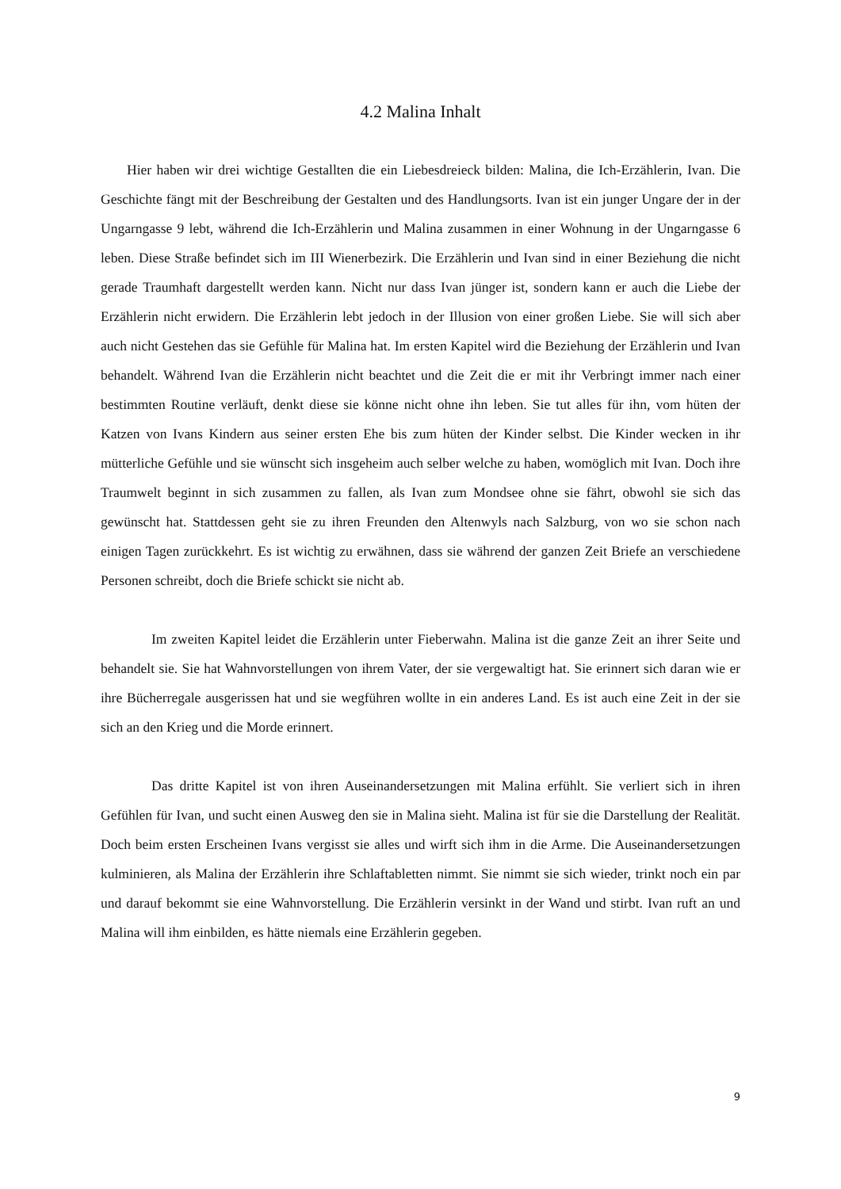4.2 Malina Inhalt
Hier haben wir drei wichtige Gestallten die ein Liebesdreieck bilden: Malina, die Ich-Erzählerin, Ivan. Die Geschichte fängt mit der Beschreibung der Gestalten und des Handlungsorts. Ivan ist ein junger Ungare der in der Ungarngasse 9 lebt, während die Ich-Erzählerin und Malina zusammen in einer Wohnung in der Ungarngasse 6 leben. Diese Straße befindet sich im III Wienerbezirk. Die Erzählerin und Ivan sind in einer Beziehung die nicht gerade Traumhaft dargestellt werden kann. Nicht nur dass Ivan jünger ist, sondern kann er auch die Liebe der Erzählerin nicht erwidern. Die Erzählerin lebt jedoch in der Illusion von einer großen Liebe. Sie will sich aber auch nicht Gestehen das sie Gefühle für Malina hat. Im ersten Kapitel wird die Beziehung der Erzählerin und Ivan behandelt. Während Ivan die Erzählerin nicht beachtet und die Zeit die er mit ihr Verbringt immer nach einer bestimmten Routine verläuft, denkt diese sie könne nicht ohne ihn leben. Sie tut alles für ihn, vom hüten der Katzen von Ivans Kindern aus seiner ersten Ehe bis zum hüten der Kinder selbst. Die Kinder wecken in ihr mütterliche Gefühle und sie wünscht sich insgeheim auch selber welche zu haben, womöglich mit Ivan. Doch ihre Traumwelt beginnt in sich zusammen zu fallen, als Ivan zum Mondsee ohne sie fährt, obwohl sie sich das gewünscht hat. Stattdessen geht sie zu ihren Freunden den Altenwyls nach Salzburg, von wo sie schon nach einigen Tagen zurückkehrt. Es ist wichtig zu erwähnen, dass sie während der ganzen Zeit Briefe an verschiedene Personen schreibt, doch die Briefe schickt sie nicht ab.
Im zweiten Kapitel leidet die Erzählerin unter Fieberwahn. Malina ist die ganze Zeit an ihrer Seite und behandelt sie. Sie hat Wahnvorstellungen von ihrem Vater, der sie vergewaltigt hat. Sie erinnert sich daran wie er ihre Bücherregale ausgerissen hat und sie wegführen wollte in ein anderes Land. Es ist auch eine Zeit in der sie sich an den Krieg und die Morde erinnert.
Das dritte Kapitel ist von ihren Auseinandersetzungen mit Malina erfühlt. Sie verliert sich in ihren Gefühlen für Ivan, und sucht einen Ausweg den sie in Malina sieht. Malina ist für sie die Darstellung der Realität. Doch beim ersten Erscheinen Ivans vergisst sie alles und wirft sich ihm in die Arme. Die Auseinandersetzungen kulminieren, als Malina der Erzählerin ihre Schlaftabletten nimmt. Sie nimmt sie sich wieder, trinkt noch ein par und darauf bekommt sie eine Wahnvorstellung. Die Erzählerin versinkt in der Wand und stirbt. Ivan ruft an und Malina will ihm einbilden, es hätte niemals eine Erzählerin gegeben.
9